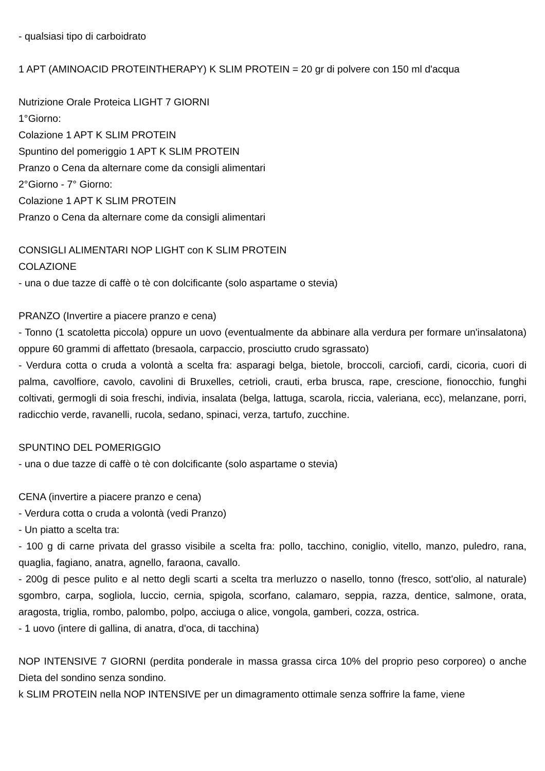- qualsiasi tipo di carboidrato
1 APT (AMINOACID PROTEINTHERAPY) K SLIM PROTEIN = 20 gr di polvere con 150 ml d'acqua
Nutrizione Orale Proteica LIGHT 7 GIORNI
1°Giorno:
Colazione 1 APT K SLIM PROTEIN
Spuntino del pomeriggio 1 APT K SLIM PROTEIN
Pranzo o Cena da alternare come da consigli alimentari
2°Giorno - 7° Giorno:
Colazione 1 APT K SLIM PROTEIN
Pranzo o Cena da alternare come da consigli alimentari
CONSIGLI ALIMENTARI NOP LIGHT con K SLIM PROTEIN
COLAZIONE
- una o due tazze di caffè o tè con dolcificante (solo aspartame o stevia)
PRANZO (Invertire a piacere pranzo e cena)
- Tonno (1 scatoletta piccola) oppure un uovo (eventualmente da abbinare alla verdura per formare un'insalatona) oppure 60 grammi di affettato (bresaola, carpaccio, prosciutto crudo sgrassato)
- Verdura cotta o cruda a volontà a scelta fra: asparagi belga, bietole, broccoli, carciofi, cardi, cicoria, cuori di palma, cavolfiore, cavolo, cavolini di Bruxelles, cetrioli, crauti, erba brusca, rape, crescione, fionocchio, funghi coltivati, germogli di soia freschi, indivia, insalata (belga, lattuga, scarola, riccia, valeriana, ecc), melanzane, porri, radicchio verde, ravanelli, rucola, sedano, spinaci, verza, tartufo, zucchine.
SPUNTINO DEL POMERIGGIO
- una o due tazze di caffè o tè con dolcificante (solo aspartame o stevia)
CENA (invertire a piacere pranzo e cena)
- Verdura cotta o cruda a volontà (vedi Pranzo)
- Un piatto a scelta tra:
- 100 g di carne privata del grasso visibile a scelta fra: pollo, tacchino, coniglio, vitello, manzo, puledro, rana, quaglia, fagiano, anatra, agnello, faraona, cavallo.
- 200g di pesce pulito e al netto degli scarti a scelta tra merluzzo o nasello, tonno (fresco, sott'olio, al naturale) sgombro, carpa, sogliola, luccio, cernia, spigola, scorfano, calamaro, seppia, razza, dentice, salmone, orata, aragosta, triglia, rombo, palombo, polpo, acciuga o alice, vongola, gamberi, cozza, ostrica.
- 1 uovo (intere di gallina, di anatra, d'oca, di tacchina)
NOP INTENSIVE 7 GIORNI (perdita ponderale in massa grassa circa 10% del proprio peso corporeo) o anche Dieta del sondino senza sondino.
k SLIM PROTEIN nella NOP INTENSIVE per un dimagramento ottimale senza soffrire la fame, viene